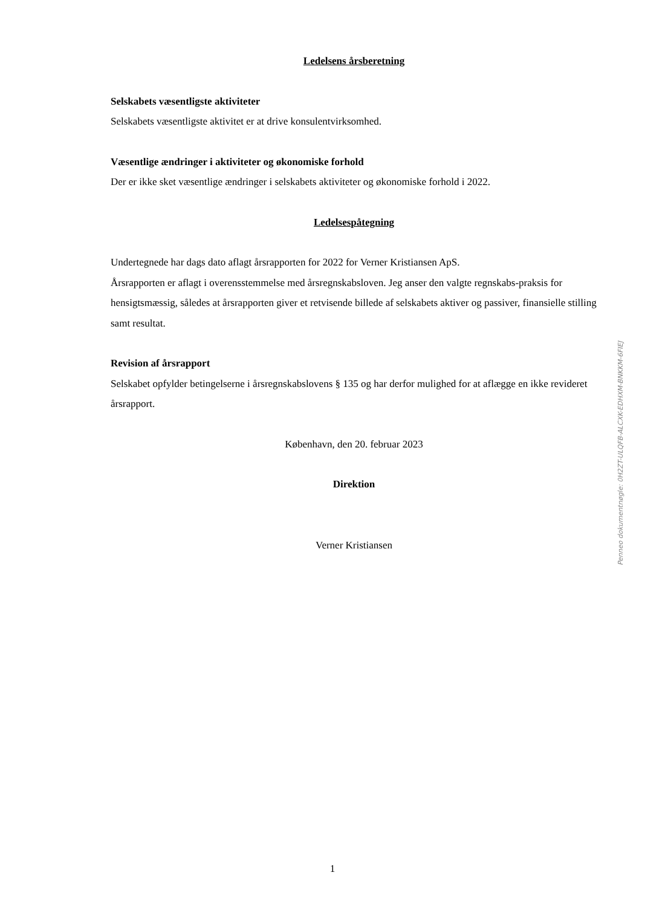Ledelsens årsberetning
Selskabets væsentligste aktiviteter
Selskabets væsentligste aktivitet er at drive konsulentvirksomhed.
Væsentlige ændringer i aktiviteter og økonomiske forhold
Der er ikke sket væsentlige ændringer i selskabets aktiviteter og økonomiske forhold i 2022.
Ledelsespåtegning
Undertegnede har dags dato aflagt årsrapporten for 2022 for Verner Kristiansen ApS.
Årsrapporten er aflagt i overensstemmelse med årsregnskabsloven. Jeg anser den valgte regnskabs-praksis for hensigtsmæssig, således at årsrapporten giver et retvisende billede af selskabets aktiver og passiver, finansielle stilling samt resultat.
Revision af årsrapport
Selskabet opfylder betingelserne i årsregnskabslovens § 135 og har derfor mulighed for at aflægge en ikke revideret årsrapport.
København, den 20. februar 2023
Direktion
Verner Kristiansen
Penneo dokumentnøgle: 0H2ZT-ULQFB-ALCXK-EDHXM-BNKKM-6FIEJ
1